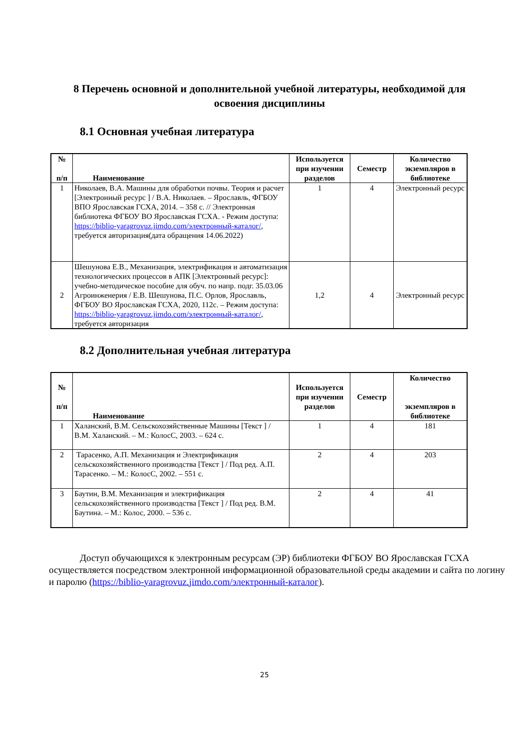8 Перечень основной и дополнительной учебной литературы, необходимой для освоения дисциплины
8.1 Основная учебная литература
| № п/п | Наименование | Используется при изучении разделов | Семестр | Количество экземпляров в библиотеке |
| --- | --- | --- | --- | --- |
| 1 | Николаев, В.А. Машины для обработки почвы. Теория и расчет [Электронный ресурс ] / В.А. Николаев. – Ярославль, ФГБОУ ВПО Ярославская ГСХА, 2014. – 358 с. // Электронная библиотека ФГБОУ ВО Ярославская ГСХА. - Режим доступа: https://biblio-yaragrovuz.jimdo.com/электронный-каталог/ , требуется авторизация(дата обращения 14.06.2022) | 1 | 4 | Электронный ресурс |
| 2 | Шешунова Е.В., Механизация, электрификация и автоматизация технологических процессов в АПК [Электронный ресурс]: учебно-методическое пособие для обуч. по напр. подг. 35.03.06 Агроинженерия / Е.В. Шешунова, П.С. Орлов, Ярославль, ФГБОУ ВО Ярославская ГСХА, 2020, 112с. – Режим доступа: https://biblio-yaragrovuz.jimdo.com/электронный-каталог/ , требуется авторизация | 1,2 | 4 | Электронный ресурс |
8.2 Дополнительная учебная литература
| № п/п | Наименование | Используется при изучении разделов | Семестр | Количество экземпляров в библиотеке |
| --- | --- | --- | --- | --- |
| 1 | Халанский, В.М. Сельскохозяйственные Машины [Текст ] / В.М. Халанский. – М.: КолосС, 2003. – 624 с. | 1 | 4 | 181 |
| 2 | Тарасенко, А.П. Механизация и Электрификация сельскохозяйственного производства [Текст ] / Под ред. А.П. Тарасенко. – М.: КолосС, 2002. – 551 с. | 2 | 4 | 203 |
| 3 | Баутин, В.М. Механизация и электрификация сельскохозяйственного производства [Текст ] / Под ред. В.М. Баутина. – М.: Колос, 2000. – 536 с. | 2 | 4 | 41 |
Доступ обучающихся к электронным ресурсам (ЭР) библиотеки ФГБОУ ВО Ярославская ГСХА осуществляется посредством электронной информационной образовательной среды академии и сайта по логину и паролю (https://biblio-yaragrovuz.jimdo.com/электронный-каталог).
25